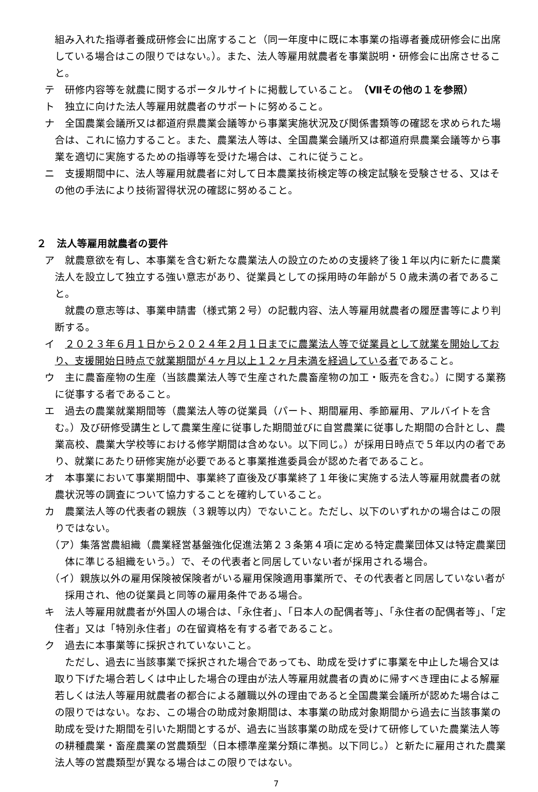組み入れた指導者養成研修会に出席すること（同一年度中に既に本事業の指導者養成研修会に出席している場合はこの限りではない。）。また、法人等雇用就農者を事業説明・研修会に出席させること。
テ　研修内容等を就農に関するポータルサイトに掲載していること。（Ⅶその他の１を参照）
ト　独立に向けた法人等雇用就農者のサポートに努めること。
ナ　全国農業会議所又は都道府県農業会議等から事業実施状況及び関係書類等の確認を求められた場合は、これに協力すること。また、農業法人等は、全国農業会議所又は都道府県農業会議等から事業を適切に実施するための指導等を受けた場合は、これに従うこと。
ニ　支援期間中に、法人等雇用就農者に対して日本農業技術検定等の検定試験を受験させる、又はその他の手法により技術習得状況の確認に努めること。
２　法人等雇用就農者の要件
ア　就農意欲を有し、本事業を含む新たな農業法人の設立のための支援終了後１年以内に新たに農業法人を設立して独立する強い意志があり、従業員としての採用時の年齢が５０歳未満の者であること。
就農の意志等は、事業申請書（様式第２号）の記載内容、法人等雇用就農者の履歴書等により判断する。
イ　２０２３年６月１日から２０２４年２月１日までに農業法人等で従業員として就業を開始しており、支援開始日時点で就業期間が４ヶ月以上１２ヶ月未満を経過している者であること。
ウ　主に農畜産物の生産（当該農業法人等で生産された農畜産物の加工・販売を含む。）に関する業務に従事する者であること。
エ　過去の農業就業期間等（農業法人等の従業員（パート、期間雇用、季節雇用、アルバイトを含む。）及び研修受講生として農業生産に従事した期間並びに自営農業に従事した期間の合計とし、農業高校、農業大学校等における修学期間は含めない。以下同じ。）が採用日時点で５年以内の者であり、就業にあたり研修実施が必要であると事業推進委員会が認めた者であること。
オ　本事業において事業期間中、事業終了直後及び事業終了１年後に実施する法人等雇用就農者の就農状況等の調査について協力することを確約していること。
カ　農業法人等の代表者の親族（３親等以内）でないこと。ただし、以下のいずれかの場合はこの限りではない。
（ア）集落営農組織（農業経営基盤強化促進法第２３条第４項に定める特定農業団体又は特定農業団体に準じる組織をいう。）で、その代表者と同居していない者が採用される場合。
（イ）親族以外の雇用保険被保険者がいる雇用保険適用事業所で、その代表者と同居していない者が採用され、他の従業員と同等の雇用条件である場合。
キ　法人等雇用就農者が外国人の場合は、「永住者」、「日本人の配偶者等」、「永住者の配偶者等」、「定住者」又は「特別永住者」の在留資格を有する者であること。
ク　過去に本事業等に採択されていないこと。
ただし、過去に当該事業で採択された場合であっても、助成を受けずに事業を中止した場合又は取り下げた場合若しくは中止した場合の理由が法人等雇用就農者の責めに帰すべき理由による解雇若しくは法人等雇用就農者の都合による離職以外の理由であると全国農業会議所が認めた場合はこの限りではない。なお、この場合の助成対象期間は、本事業の助成対象期間から過去に当該事業の助成を受けた期間を引いた期間とするが、過去に当該事業の助成を受けて研修していた農業法人等の耕種農業・畜産農業の営農類型（日本標準産業分類に準拠。以下同じ。）と新たに雇用された農業法人等の営農類型が異なる場合はこの限りではない。
7